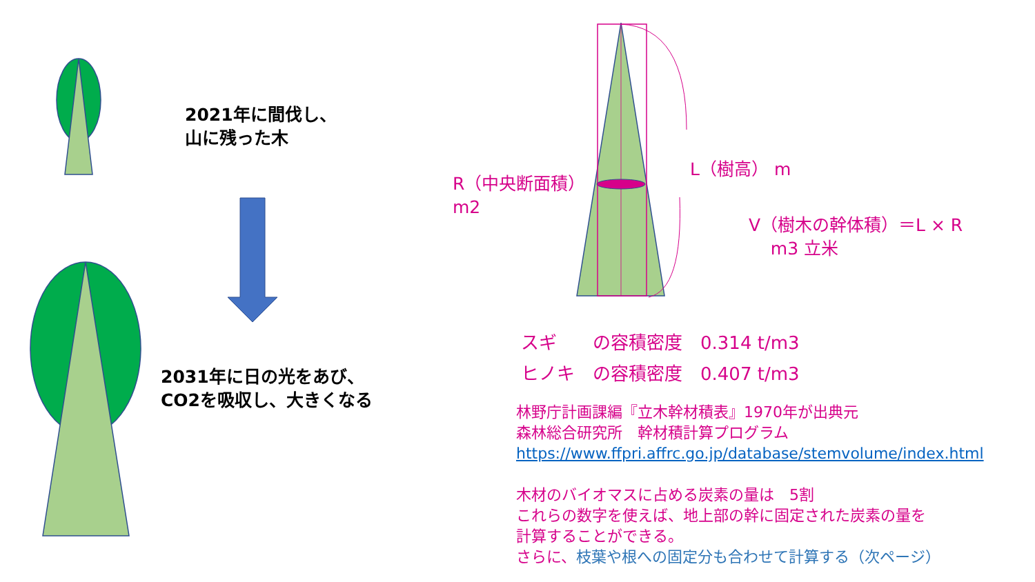2021年に間伐し、
山に残った木
2031年に日の光をあび、
CO2を吸収し、大きくなる
L（樹高） m
R（中央断面積）
m2
V（樹木の幹体積）＝L × R
m3 立米
スギ　　の容積密度　0.314 t/m3
ヒノキ　の容積密度　0.407 t/m3
林野庁計画課編『立木幹材積表』1970年が出典元
森林総合研究所　幹材積計算プログラム
https://www.ffpri.affrc.go.jp/database/stemvolume/index.html
木材のバイオマスに占める炭素の量は　5割
これらの数字を使えば、地上部の幹に固定された炭素の量を
計算することができる。
さらに、枝葉や根への固定分も合わせて計算する（次ページ）